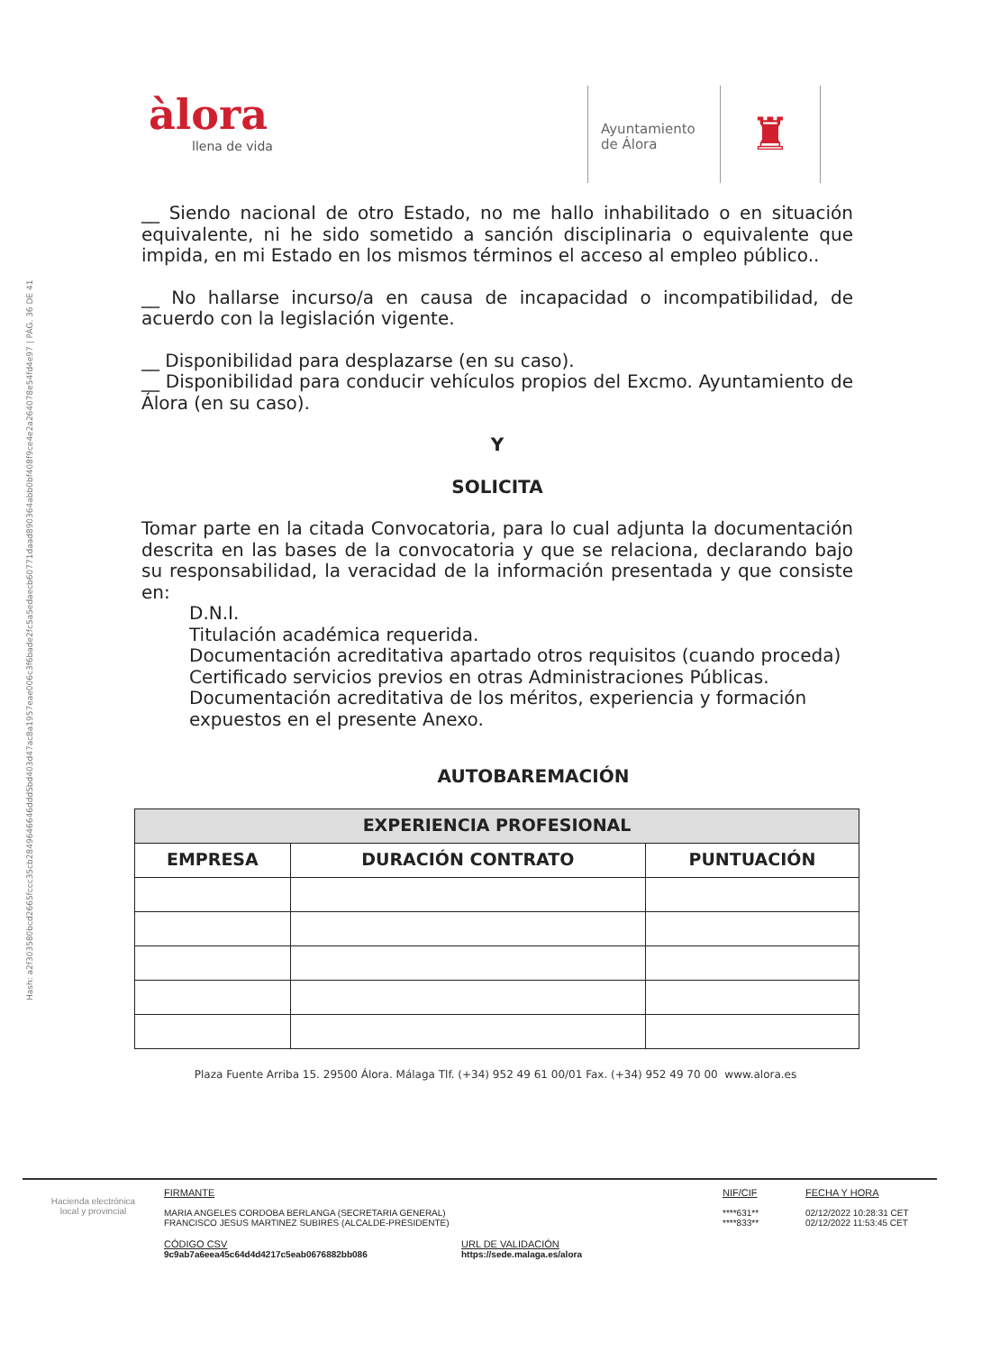Hash: a2f303580bcd2665fccc35cb2849646646ddd5bd403d47ac8a1957eae006c3f6bade2fc5a5edaecb60771daad890364abb0bf408f9ce4e2a264078e54fd4e97 | PÁG. 36 DE 41
àlora
llena de vida
Ayuntamiento
de Álora
♜
__ Siendo nacional de otro Estado, no me hallo inhabilitado o en situación equivalente, ni he sido sometido a sanción disciplinaria o equivalente que impida, en mi Estado en los mismos términos el acceso al empleo público..
__ No hallarse incurso/a en causa de incapacidad o incompatibilidad, de acuerdo con la legislación vigente.
__ Disponibilidad para desplazarse (en su caso).
__ Disponibilidad para conducir vehículos propios del Excmo. Ayuntamiento de Álora (en su caso).
Y
SOLICITA
Tomar parte en la citada Convocatoria, para lo cual adjunta la documentación descrita en las bases de la convocatoria y que se relaciona, declarando bajo su responsabilidad, la veracidad de la información presentada y que consiste en:
D.N.I.
Titulación académica requerida.
Documentación acreditativa apartado otros requisitos (cuando proceda)
Certificado servicios previos en otras Administraciones Públicas.
Documentación acreditativa de los méritos, experiencia y formación expuestos en el presente Anexo.
AUTOBAREMACIÓN
| EXPERIENCIA PROFESIONAL | | |
| --- | --- | --- |
| EMPRESA | DURACIÓN CONTRATO | PUNTUACIÓN |
Plaza Fuente Arriba 15. 29500 Álora. Málaga Tlf. (+34) 952 49 61 00/01 Fax. (+34) 952 49 70 00 www.alora.es
Hacienda electrónica
local y provincial
FIRMANTE
MARIA ANGELES CORDOBA BERLANGA (SECRETARIA GENERAL)
FRANCISCO JESUS MARTINEZ SUBIRES (ALCALDE-PRESIDENTE)
NIF/CIF
****631**
****833**
FECHA Y HORA
02/12/2022 10:28:31 CET
02/12/2022 11:53:45 CET
CÓDIGO CSV
9c9ab7a6eea45c64d4d4217c5eab0676882bb086
URL DE VALIDACIÓN
https://sede.malaga.es/alora